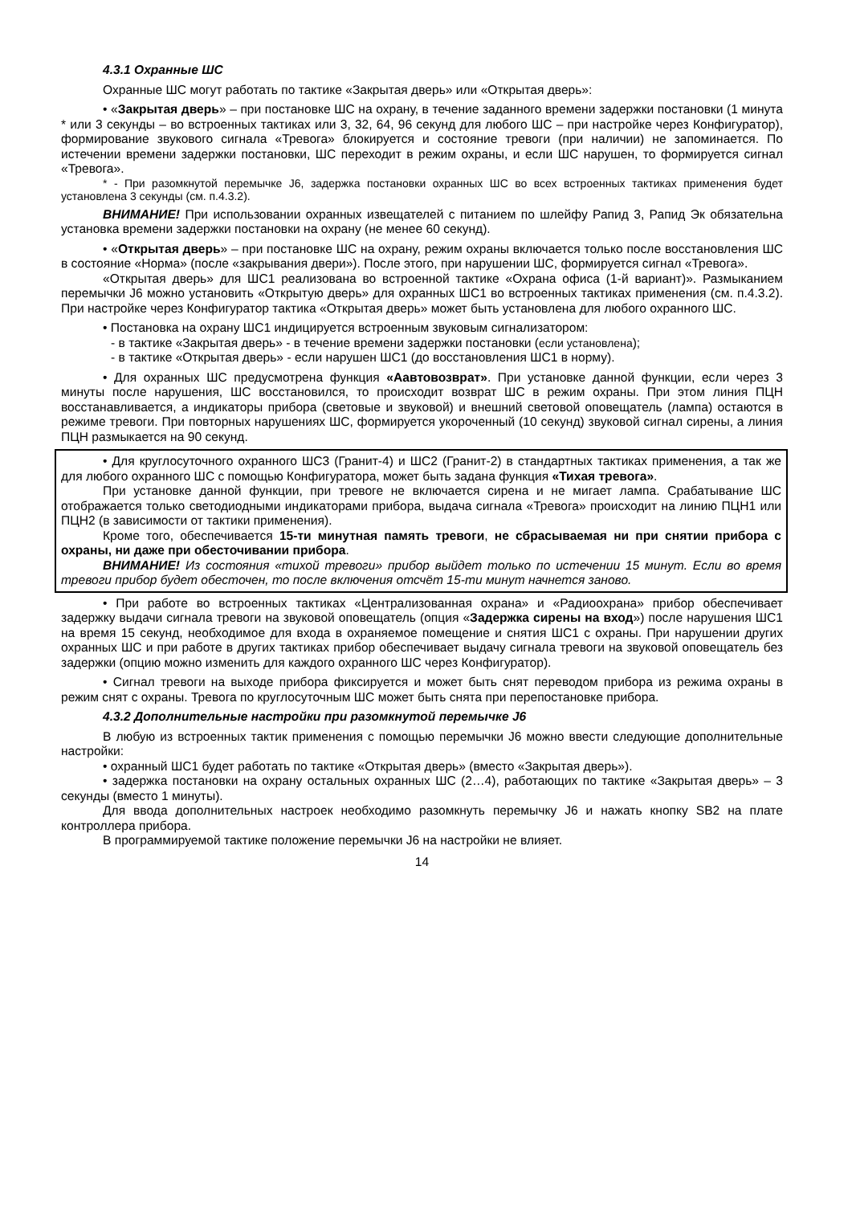4.3.1 Охранные ШС
Охранные ШС могут работать по тактике «Закрытая дверь» или «Открытая дверь»:
• «Закрытая дверь» – при постановке ШС на охрану, в течение заданного времени задержки постановки (1 минута * или 3 секунды – во встроенных тактиках или 3, 32, 64, 96 секунд для любого ШС – при настройке через Конфигуратор), формирование звукового сигнала «Тревога» блокируется и состояние тревоги (при наличии) не запоминается. По истечении времени задержки постановки, ШС переходит в режим охраны, и если ШС нарушен, то формируется сигнал «Тревога».
* - При разомкнутой перемычке J6, задержка постановки охранных ШС во всех встроенных тактиках применения будет установлена 3 секунды (см. п.4.3.2).
ВНИМАНИЕ! При использовании охранных извещателей с питанием по шлейфу Рапид 3, Рапид Эк обязательна установка времени задержки постановки на охрану (не менее 60 секунд).
• «Открытая дверь» – при постановке ШС на охрану, режим охраны включается только после восстановления ШС в состояние «Норма» (после «закрывания двери»). После этого, при нарушении ШС, формируется сигнал «Тревога».
«Открытая дверь» для ШС1 реализована во встроенной тактике «Охрана офиса (1-й вариант)». Размыканием перемычки J6 можно установить «Открытую дверь» для охранных ШС1 во встроенных тактиках применения (см. п.4.3.2). При настройке через Конфигуратор тактика «Открытая дверь» может быть установлена для любого охранного ШС.
• Постановка на охрану ШС1 индицируется встроенным звуковым сигнализатором:
- в тактике «Закрытая дверь» - в течение времени задержки постановки (если установлена);
- в тактике «Открытая дверь» - если нарушен ШС1 (до восстановления ШС1 в норму).
• Для охранных ШС предусмотрена функция «Аавтовозврат». При установке данной функции, если через 3 минуты после нарушения, ШС восстановился, то происходит возврат ШС в режим охраны. При этом линия ПЦН восстанавливается, а индикаторы прибора (световые и звуковой) и внешний световой оповещатель (лампа) остаются в режиме тревоги. При повторных нарушениях ШС, формируется укороченный (10 секунд) звуковой сигнал сирены, а линия ПЦН размыкается на 90 секунд.
• Для круглосуточного охранного ШС3 (Гранит-4) и ШС2 (Гранит-2) в стандартных тактиках применения, а так же для любого охранного ШС с помощью Конфигуратора, может быть задана функция «Тихая тревога».
При установке данной функции, при тревоге не включается сирена и не мигает лампа. Срабатывание ШС отображается только светодиодными индикаторами прибора, выдача сигнала «Тревога» происходит на линию ПЦН1 или ПЦН2 (в зависимости от тактики применения).
Кроме того, обеспечивается 15-ти минутная память тревоги, не сбрасываемая ни при снятии прибора с охраны, ни даже при обесточивании прибора.
ВНИМАНИЕ! Из состояния «тихой тревоги» прибор выйдет только по истечении 15 минут. Если во время тревоги прибор будет обесточен, то после включения отсчёт 15-ти минут начнется заново.
• При работе во встроенных тактиках «Централизованная охрана» и «Радиоохрана» прибор обеспечивает задержку выдачи сигнала тревоги на звуковой оповещатель (опция «Задержка сирены на вход») после нарушения ШС1 на время 15 секунд, необходимое для входа в охраняемое помещение и снятия ШС1 с охраны. При нарушении других охранных ШС и при работе в других тактиках прибор обеспечивает выдачу сигнала тревоги на звуковой оповещатель без задержки (опцию можно изменить для каждого охранного ШС через Конфигуратор).
• Сигнал тревоги на выходе прибора фиксируется и может быть снят переводом прибора из режима охраны в режим снят с охраны. Тревога по круглосуточным ШС может быть снята при перепостановке прибора.
4.3.2 Дополнительные настройки при разомкнутой перемычке J6
В любую из встроенных тактик применения с помощью перемычки J6 можно ввести следующие дополнительные настройки:
• охранный ШС1 будет работать по тактике «Открытая дверь» (вместо «Закрытая дверь»).
• задержка постановки на охрану остальных охранных ШС (2…4), работающих по тактике «Закрытая дверь» – 3 секунды (вместо 1 минуты).
Для ввода дополнительных настроек необходимо разомкнуть перемычку J6 и нажать кнопку SB2 на плате контроллера прибора.
В программируемой тактике положение перемычки J6 на настройки не влияет.
14